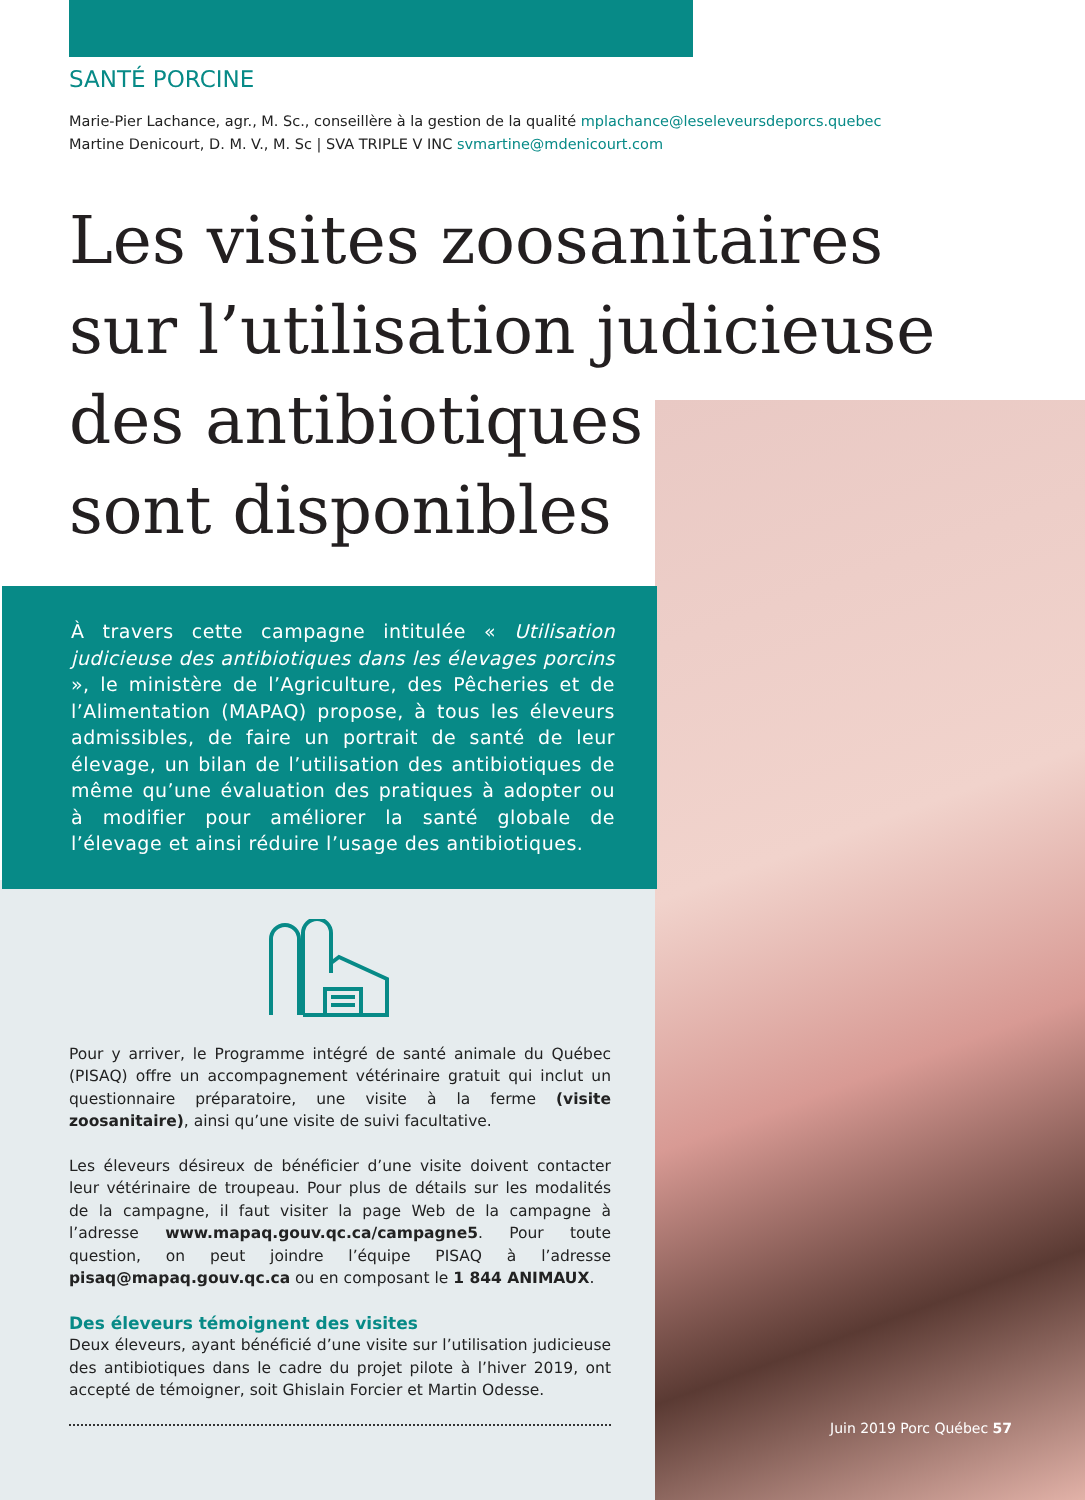SANTÉ PORCINE
Marie-Pier Lachance, agr., M. Sc., conseillère à la gestion de la qualité mplachance@leseleveursdeporcs.quebec
Martine Denicourt, D. M. V., M. Sc | SVA TRIPLE V INC svmartine@mdenicourt.com
Les visites zoosanitaires
sur l’utilisation judicieuse
des antibiotiques
sont disponibles
À travers cette campagne intitulée « Utilisation judicieuse des antibiotiques dans les élevages porcins », le ministère de l’Agriculture, des Pêcheries et de l’Alimentation (MAPAQ) propose, à tous les éleveurs admissibles, de faire un portrait de santé de leur élevage, un bilan de l’utilisation des antibiotiques de même qu’une évaluation des pratiques à adopter ou à modifier pour améliorer la santé globale de l’élevage et ainsi réduire l’usage des antibiotiques.
Pour y arriver, le Programme intégré de santé animale du Québec (PISAQ) offre un accompagnement vétérinaire gratuit qui inclut un questionnaire préparatoire, une visite à la ferme (visite zoosanitaire), ainsi qu’une visite de suivi facultative.
Les éleveurs désireux de bénéficier d’une visite doivent contacter leur vétérinaire de troupeau. Pour plus de détails sur les modalités de la campagne, il faut visiter la page Web de la campagne à l’adresse www.mapaq.gouv.qc.ca/campagne5. Pour toute question, on peut joindre l’équipe PISAQ à l’adresse pisaq@mapaq.gouv.qc.ca ou en composant le 1 844 ANIMAUX.
Des éleveurs témoignent des visites
Deux éleveurs, ayant bénéficié d’une visite sur l’utilisation judicieuse des antibiotiques dans le cadre du projet pilote à l’hiver 2019, ont accepté de témoigner, soit Ghislain Forcier et Martin Odesse.
Juin 2019 Porc Québec 57